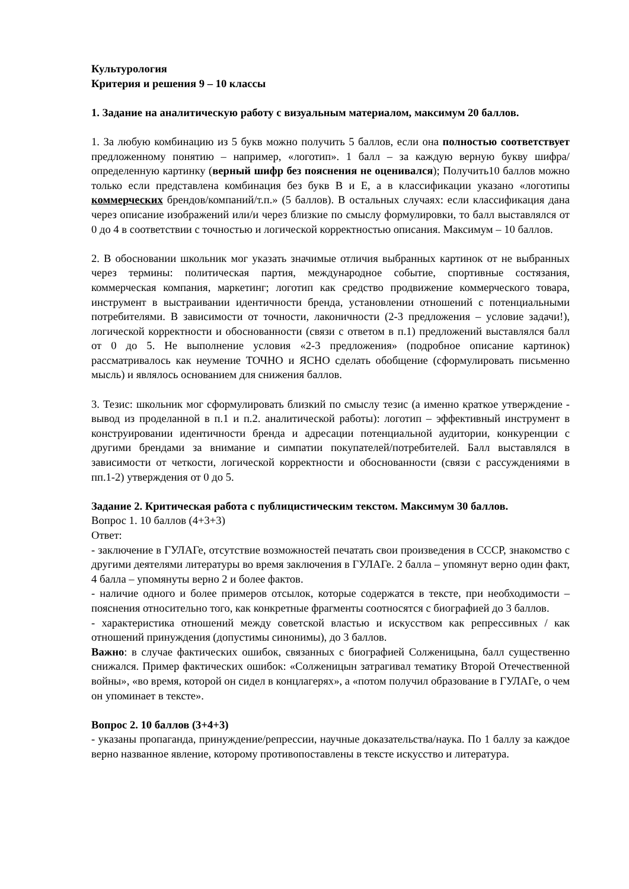Культурология
Критерия и решения 9 – 10 классы
1. Задание на аналитическую работу с визуальным материалом, максимум 20 баллов.
1. За любую комбинацию из 5 букв можно получить 5 баллов, если она полностью соответствует предложенному понятию – например, «логотип». 1 балл – за каждую верную букву шифра/определенную картинку (верный шифр без пояснения не оценивался); Получить10 баллов можно только если представлена комбинация без букв В и Е, а в классификации указано «логотипы коммерческих брендов/компаний/т.п.» (5 баллов). В остальных случаях: если классификация дана через описание изображений или/и через близкие по смыслу формулировки, то балл выставлялся от 0 до 4 в соответствии с точностью и логической корректностью описания. Максимум – 10 баллов.
2. В обосновании школьник мог указать значимые отличия выбранных картинок от не выбранных через термины: политическая партия, международное событие, спортивные состязания, коммерческая компания, маркетинг; логотип как средство продвижение коммерческого товара, инструмент в выстраивании идентичности бренда, установлении отношений с потенциальными потребителями. В зависимости от точности, лаконичности (2-3 предложения – условие задачи!), логической корректности и обоснованности (связи с ответом в п.1) предложений выставлялся балл от 0 до 5. Не выполнение условия «2-3 предложения» (подробное описание картинок) рассматривалось как неумение ТОЧНО и ЯСНО сделать обобщение (сформулировать письменно мысль) и являлось основанием для снижения баллов.
3. Тезис: школьник мог сформулировать близкий по смыслу тезис (а именно краткое утверждение - вывод из проделанной в п.1 и п.2. аналитической работы): логотип – эффективный инструмент в конструировании идентичности бренда и адресации потенциальной аудитории, конкуренции с другими брендами за внимание и симпатии покупателей/потребителей. Балл выставлялся в зависимости от четкости, логической корректности и обоснованности (связи с рассуждениями в пп.1-2) утверждения от 0 до 5.
Задание 2. Критическая работа с публицистическим текстом. Максимум 30 баллов.
Вопрос 1. 10 баллов (4+3+3)
Ответ:
- заключение в ГУЛАГе, отсутствие возможностей печатать свои произведения в СССР, знакомство с другими деятелями литературы во время заключения в ГУЛАГе. 2 балла – упомянут верно один факт, 4 балла – упомянуты верно 2 и более фактов.
- наличие одного и более примеров отсылок, которые содержатся в тексте, при необходимости – пояснения относительно того, как конкретные фрагменты соотносятся с биографией до 3 баллов.
- характеристика отношений между советской властью и искусством как репрессивных / как отношений принуждения (допустимы синонимы), до 3 баллов.
Важно: в случае фактических ошибок, связанных с биографией Солженицына, балл существенно снижался. Пример фактических ошибок: «Солженицын затрагивал тематику Второй Отечественной войны», «во время, которой он сидел в концлагерях», а «потом получил образование в ГУЛАГе, о чем он упоминает в тексте».
Вопрос 2. 10 баллов (3+4+3)
- указаны пропаганда, принуждение/репрессии, научные доказательства/наука. По 1 баллу за каждое верно названное явление, которому противопоставлены в тексте искусство и литература.